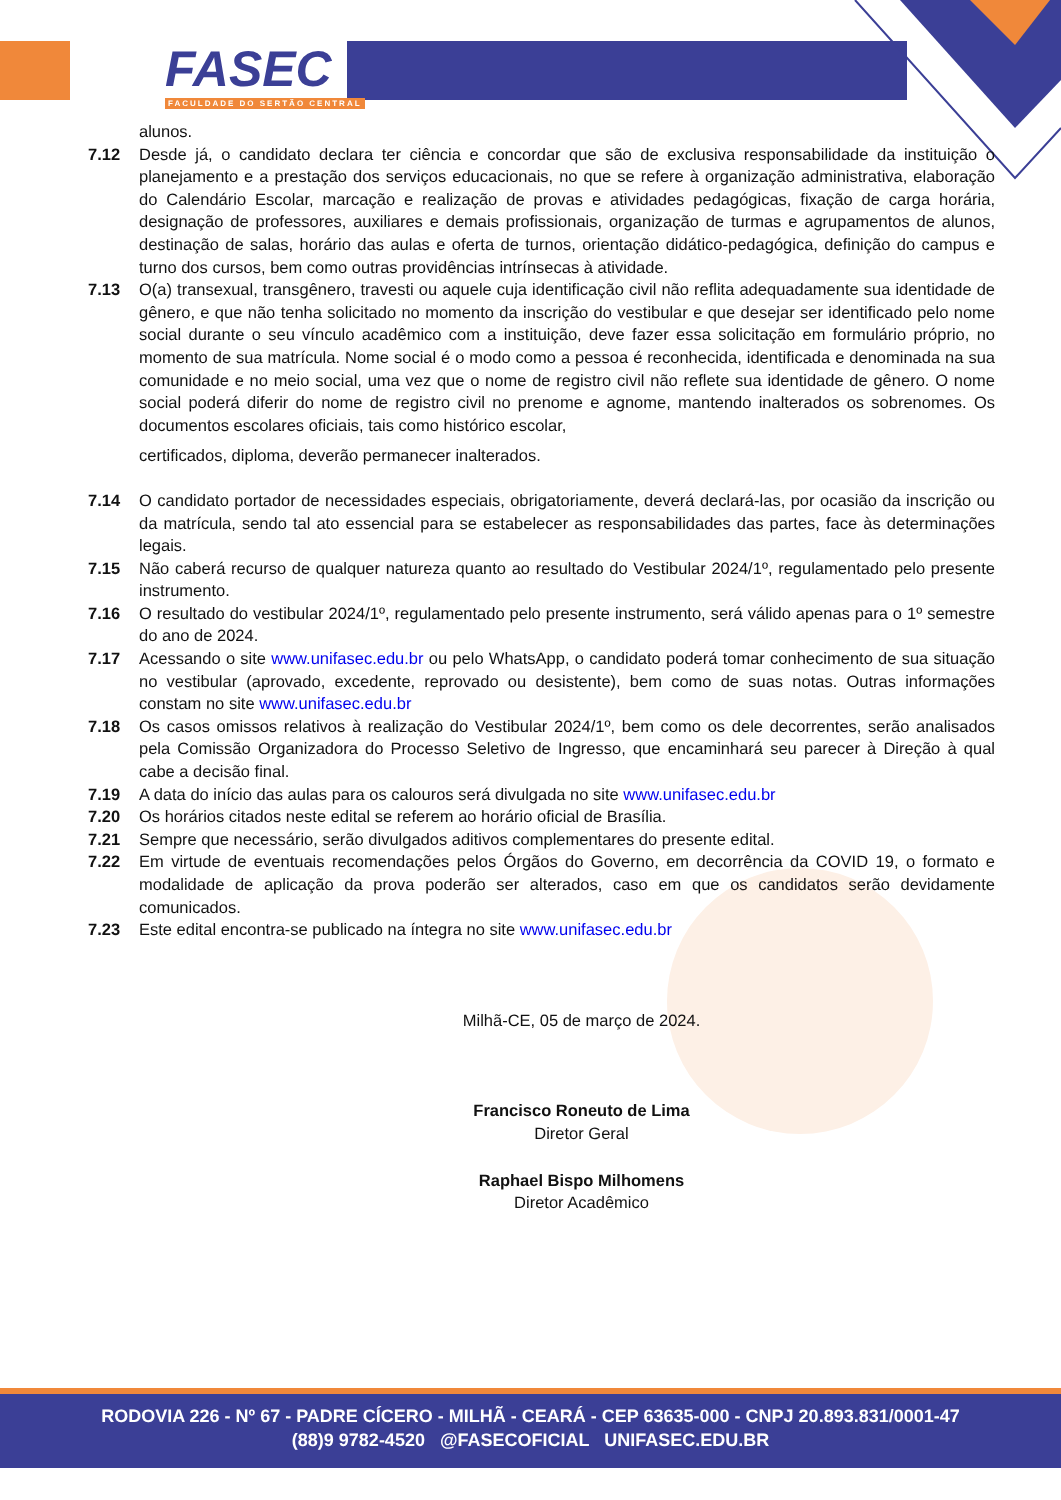FASEC
FACULDADE DO SERTÃO CENTRAL
alunos.
7.12 Desde já, o candidato declara ter ciência e concordar que são de exclusiva responsabilidade da instituição o planejamento e a prestação dos serviços educacionais, no que se refere à organização administrativa, elaboração do Calendário Escolar, marcação e realização de provas e atividades pedagógicas, fixação de carga horária, designação de professores, auxiliares e demais profissionais, organização de turmas e agrupamentos de alunos, destinação de salas, horário das aulas e oferta de turnos, orientação didático-pedagógica, definição do campus e turno dos cursos, bem como outras providências intrínsecas à atividade.
7.13 O(a) transexual, transgênero, travesti ou aquele cuja identificação civil não reflita adequadamente sua identidade de gênero, e que não tenha solicitado no momento da inscrição do vestibular e que desejar ser identificado pelo nome social durante o seu vínculo acadêmico com a instituição, deve fazer essa solicitação em formulário próprio, no momento de sua matrícula. Nome social é o modo como a pessoa é reconhecida, identificada e denominada na sua comunidade e no meio social, uma vez que o nome de registro civil não reflete sua identidade de gênero. O nome social poderá diferir do nome de registro civil no prenome e agnome, mantendo inalterados os sobrenomes. Os documentos escolares oficiais, tais como histórico escolar,
certificados, diploma, deverão permanecer inalterados.
7.14 O candidato portador de necessidades especiais, obrigatoriamente, deverá declará-las, por ocasião da inscrição ou da matrícula, sendo tal ato essencial para se estabelecer as responsabilidades das partes, face às determinações legais.
7.15 Não caberá recurso de qualquer natureza quanto ao resultado do Vestibular 2024/1º, regulamentado pelo presente instrumento.
7.16 O resultado do vestibular 2024/1º, regulamentado pelo presente instrumento, será válido apenas para o 1º semestre do ano de 2024.
7.17 Acessando o site www.unifasec.edu.br ou pelo WhatsApp, o candidato poderá tomar conhecimento de sua situação no vestibular (aprovado, excedente, reprovado ou desistente), bem como de suas notas. Outras informações constam no site www.unifasec.edu.br
7.18 Os casos omissos relativos à realização do Vestibular 2024/1º, bem como os dele decorrentes, serão analisados pela Comissão Organizadora do Processo Seletivo de Ingresso, que encaminhará seu parecer à Direção à qual cabe a decisão final.
7.19 A data do início das aulas para os calouros será divulgada no site www.unifasec.edu.br
7.20 Os horários citados neste edital se referem ao horário oficial de Brasília.
7.21 Sempre que necessário, serão divulgados aditivos complementares do presente edital.
7.22 Em virtude de eventuais recomendações pelos Órgãos do Governo, em decorrência da COVID 19, o formato e modalidade de aplicação da prova poderão ser alterados, caso em que os candidatos serão devidamente comunicados.
7.23 Este edital encontra-se publicado na íntegra no site www.unifasec.edu.br
Milhã-CE, 05 de março de 2024.
Francisco Roneuto de Lima
Diretor Geral
Raphael Bispo Milhomens
Diretor Acadêmico
RODOVIA 226 - Nº 67 - PADRE CÍCERO - MILHÃ - CEARÁ - CEP 63635-000 - CNPJ 20.893.831/0001-47
(88)9 9782-4520 @FASECOFICIAL UNIFASEC.EDU.BR